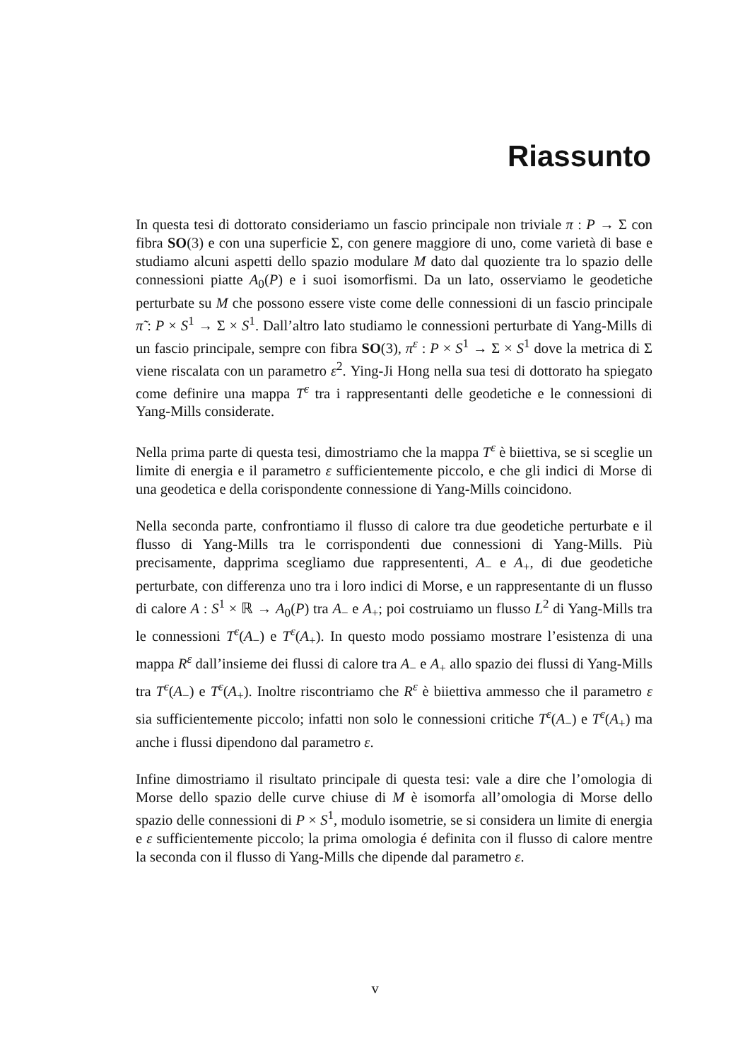Riassunto
In questa tesi di dottorato consideriamo un fascio principale non triviale π : P → Σ con fibra SO(3) e con una superficie Σ, con genere maggiore di uno, come varietà di base e studiamo alcuni aspetti dello spazio modulare M dato dal quoziente tra lo spazio delle connessioni piatte A<sub>0</sub>(P) e i suoi isomorfismi. Da un lato, osserviamo le geodetiche perturbate su M che possono essere viste come delle connessioni di un fascio principale π̃ : P × S<sup>1</sup> → Σ × S<sup>1</sup>. Dall’altro lato studiamo le connessioni perturbate di Yang-Mills di un fascio principale, sempre con fibra SO(3), π<sup>ε</sup> : P × S<sup>1</sup> → Σ × S<sup>1</sup> dove la metrica di Σ viene riscalata con un parametro ε<sup>2</sup>. Ying-Ji Hong nella sua tesi di dottorato ha spiegato come definire una mappa T<sup>ε</sup> tra i rappresentanti delle geodetiche e le connessioni di Yang-Mills considerate.
Nella prima parte di questa tesi, dimostriamo che la mappa T<sup>ε</sup> è biiettiva, se si sceglie un limite di energia e il parametro ε sufficientemente piccolo, e che gli indici di Morse di una geodetica e della corispondente connessione di Yang-Mills coincidono.
Nella seconda parte, confrontiamo il flusso di calore tra due geodetiche perturbate e il flusso di Yang-Mills tra le corrispondenti due connessioni di Yang-Mills. Più precisamente, dapprima scegliamo due rappresententi, A<sub>−</sub> e A<sub>+</sub>, di due geodetiche perturbate, con differenza uno tra i loro indici di Morse, e un rappresentante di un flusso di calore A : S<sup>1</sup> × ℝ → A<sub>0</sub>(P) tra A<sub>−</sub> e A<sub>+</sub>; poi costruiamo un flusso L<sup>2</sup> di Yang-Mills tra le connessioni T<sup>ε</sup>(A<sub>−</sub>) e T<sup>ε</sup>(A<sub>+</sub>). In questo modo possiamo mostrare l’esistenza di una mappa R<sup>ε</sup> dall’insieme dei flussi di calore tra A<sub>−</sub> e A<sub>+</sub> allo spazio dei flussi di Yang-Mills tra T<sup>ε</sup>(A<sub>−</sub>) e T<sup>ε</sup>(A<sub>+</sub>). Inoltre riscontriamo che R<sup>ε</sup> è biiettiva ammesso che il parametro ε sia sufficientemente piccolo; infatti non solo le connessioni critiche T<sup>ε</sup>(A<sub>−</sub>) e T<sup>ε</sup>(A<sub>+</sub>) ma anche i flussi dipendono dal parametro ε.
Infine dimostriamo il risultato principale di questa tesi: vale a dire che l’omologia di Morse dello spazio delle curve chiuse di M è isomorfa all’omologia di Morse dello spazio delle connessioni di P × S<sup>1</sup>, modulo isometrie, se si considera un limite di energia e ε sufficientemente piccolo; la prima omologia é definita con il flusso di calore mentre la seconda con il flusso di Yang-Mills che dipende dal parametro ε.
v